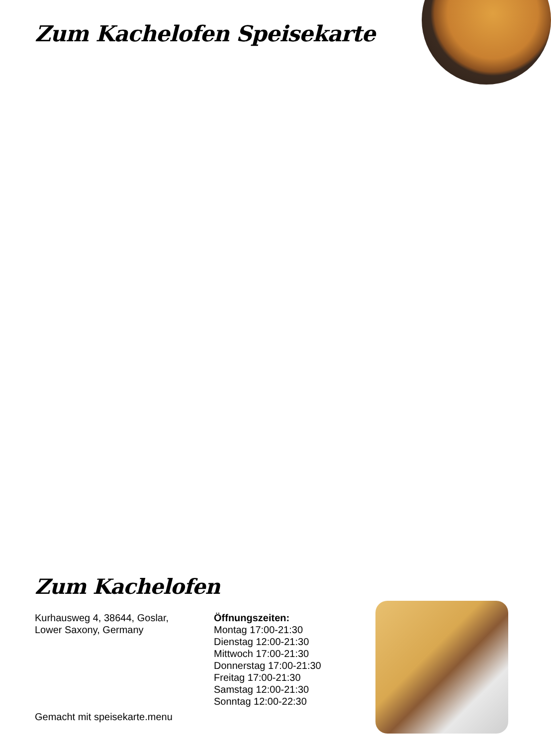Zum Kachelofen Speisekarte
Zum Kachelofen
Kurhausweg 4, 38644, Goslar,
Lower Saxony, Germany
Öffnungszeiten:
Montag 17:00-21:30
Dienstag 12:00-21:30
Mittwoch 17:00-21:30
Donnerstag 17:00-21:30
Freitag 17:00-21:30
Samstag 12:00-21:30
Sonntag 12:00-22:30
Gemacht mit speisekarte.menu